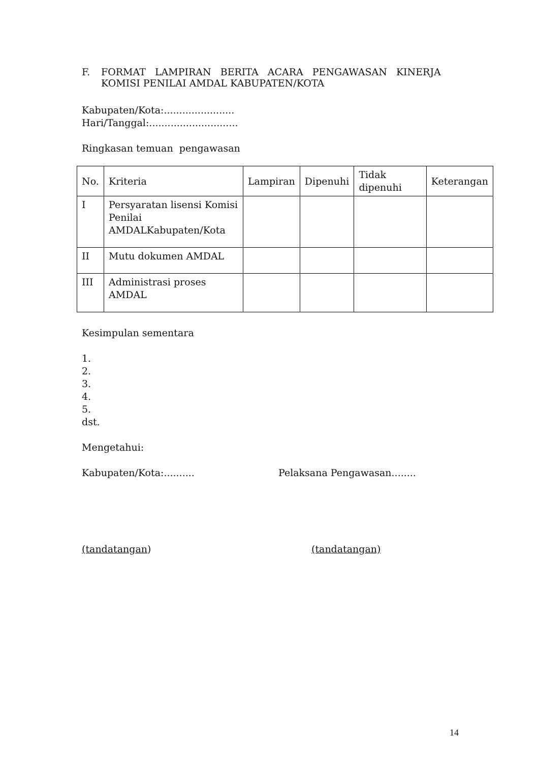F. FORMAT LAMPIRAN BERITA ACARA PENGAWASAN KINERJA
KOMISI PENILAI AMDAL KABUPATEN/KOTA
Kabupaten/Kota:.......................
Hari/Tanggal:.............................
Ringkasan temuan pengawasan
| No. | Kriteria | Lampiran | Dipenuhi | Tidak dipenuhi | Keterangan |
| --- | --- | --- | --- | --- | --- |
| I | Persyaratan lisensi Komisi Penilai AMDALKabupaten/Kota | | | | |
| II | Mutu dokumen AMDAL | | | | |
| III | Administrasi proses AMDAL | | | | |
Kesimpulan sementara
1.
2.
3.
4.
5.
dst.
Mengetahui:
Kabupaten/Kota:.......... Pelaksana Pengawasan........
(tandatangan) (tandatangan)
14